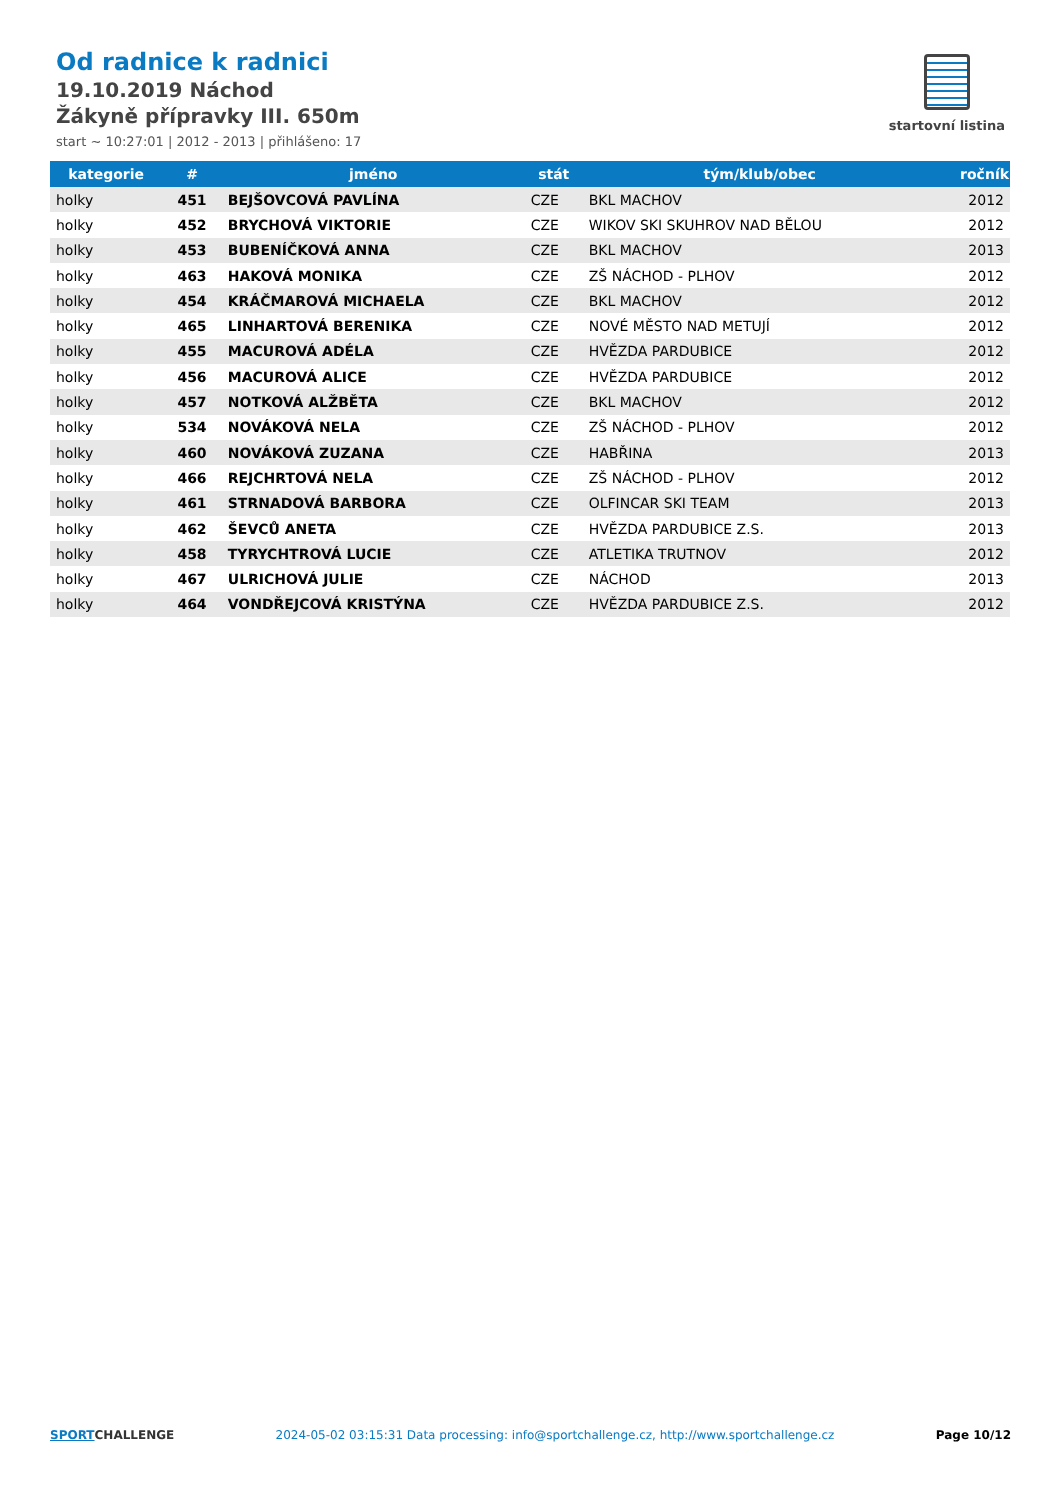Od radnice k radnici
19.10.2019 Náchod
Žákyně přípravky III. 650m
start ~ 10:27:01 | 2012 - 2013 | přihlášeno: 17
startovní listina
| kategorie | # | jméno | stát | tým/klub/obec | ročník |
| --- | --- | --- | --- | --- | --- |
| holky | 451 | BEJŠOVCOVÁ PAVLÍNA | CZE | BKL MACHOV | 2012 |
| holky | 452 | BRYCHOVÁ VIKTORIE | CZE | WIKOV SKI SKUHROV NAD BĚLOU | 2012 |
| holky | 453 | BUBENÍČKOVÁ ANNA | CZE | BKL MACHOV | 2013 |
| holky | 463 | HAKOVÁ MONIKA | CZE | ZŠ NÁCHOD - PLHOV | 2012 |
| holky | 454 | KRÁČMAROVÁ MICHAELA | CZE | BKL MACHOV | 2012 |
| holky | 465 | LINHARTOVÁ BERENIKA | CZE | NOVÉ MĚSTO NAD METUJÍ | 2012 |
| holky | 455 | MACUROVÁ ADÉLA | CZE | HVĚZDA PARDUBICE | 2012 |
| holky | 456 | MACUROVÁ ALICE | CZE | HVĚZDA PARDUBICE | 2012 |
| holky | 457 | NOTKOVÁ ALŽBĚTA | CZE | BKL MACHOV | 2012 |
| holky | 534 | NOVÁKOVÁ NELA | CZE | ZŠ NÁCHOD - PLHOV | 2012 |
| holky | 460 | NOVÁKOVÁ ZUZANA | CZE | HABŘINA | 2013 |
| holky | 466 | REJCHRTOVÁ NELA | CZE | ZŠ NÁCHOD - PLHOV | 2012 |
| holky | 461 | STRNADOVÁ BARBORA | CZE | OLFINCAR SKI TEAM | 2013 |
| holky | 462 | ŠEVCŮ ANETA | CZE | HVĚZDA PARDUBICE Z.S. | 2013 |
| holky | 458 | TYRYCHTROVÁ LUCIE | CZE | ATLETIKA TRUTNOV | 2012 |
| holky | 467 | ULRICHOVÁ JULIE | CZE | NÁCHOD | 2013 |
| holky | 464 | VONDŘEJCOVÁ KRISTÝNA | CZE | HVĚZDA PARDUBICE Z.S. | 2012 |
SPORTCHALLENGE 2024-05-02 03:15:31 Data processing: info@sportchallenge.cz, http://www.sportchallenge.cz
Page 10/12